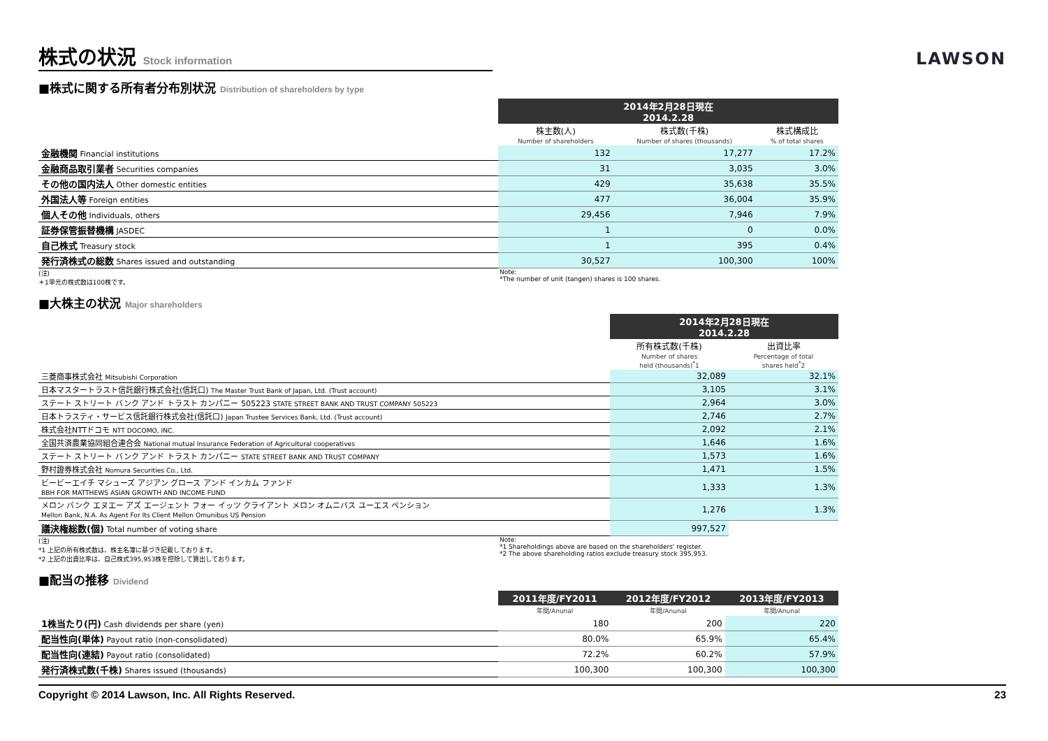株式の状況 Stock information
LAWSON
■株式に関する所有者分布別状況 Distribution of shareholders by type
| | 2014年2月28日現在 2014.2.28 | | |
| | 株主数(人) | 株式数(千株) | 株式構成比 |
| | Number of shareholders | Number of shares (thousands) | % of total shares |
| 金融機関 Financial institutions | 132 | 17,277 | 17.2% |
| 金融商品取引業者 Securities companies | 31 | 3,035 | 3.0% |
| その他の国内法人 Other domestic entities | 429 | 35,638 | 35.5% |
| 外国法人等 Foreign entities | 477 | 36,004 | 35.9% |
| 個人その他 Individuals, others | 29,456 | 7,946 | 7.9% |
| 証券保管振替機構 JASDEC | 1 | 0 | 0.0% |
| 自己株式 Treasury stock | 1 | 395 | 0.4% |
| 発行済株式の総数 Shares issued and outstanding | 30,527 | 100,300 | 100% |
(注)
＊1単元の株式数は100株です。
Note:
*The number of unit (tangen) shares is 100 shares.
■大株主の状況 Major shareholders
| | 2014年2月28日現在 2014.2.28 | |
| | 所有株式数(千株) | 出資比率 |
| | Number of shares held (thousands)<sup>*</sup>1 | Percentage of total shares held<sup>*</sup>2 |
| 三菱商事株式会社 Mitsubishi Corporation | 32,089 | 32.1% |
| 日本マスタートラスト信託銀行株式会社(信託口) The Master Trust Bank of Japan, Ltd. (Trust account) | 3,105 | 3.1% |
| ステート ストリート バンク アンド トラスト カンパニー 505223 STATE STREET BANK AND TRUST COMPANY 505223 | 2,964 | 3.0% |
| 日本トラスティ・サービス信託銀行株式会社(信託口) Japan Trustee Services Bank, Ltd. (Trust account) | 2,746 | 2.7% |
| 株式会社NTTドコモ NTT DOCOMO, INC. | 2,092 | 2.1% |
| 全国共済農業協同組合連合会 National mutual Insurance Federation of Agricultural cooperatives | 1,646 | 1.6% |
| ステート ストリート バンク アンド トラスト カンパニー STATE STREET BANK AND TRUST COMPANY | 1,573 | 1.6% |
| 野村證券株式会社 Nomura Securities Co., Ltd. | 1,471 | 1.5% |
| ビービーエイチ マシューズ アジアン グロース アンド インカム ファンド BBH FOR MATTHEWS ASIAN GROWTH AND INCOME FUND | 1,333 | 1.3% |
| メロン バンク エヌエー アズ エージェント フォー イッツ クライアント メロン オムニバス ユーエス ペンション Mellon Bank, N.A. As Agent For Its Client Mellon Omunibus US Pension | 1,276 | 1.3% |
| 議決権総数(個) Total number of voting share | 997,527 | |
(注)
*1 上記の所有株式数は、株主名簿に基づき記載しております。
*2 上記の出資比率は、自己株式395,953株を控除して算出しております。
Note:
*1 Shareholdings above are based on the shareholders' register.
*2 The above shareholding ratios exclude treasury stock 395,953.
■配当の推移 Dividend
| | 2011年度/FY2011 | 2012年度/FY2012 | 2013年度/FY2013 |
| | 年間/Anunal | 年間/Anunal | 年間/Anunal |
| 1株当たり(円) Cash dividends per share (yen) | 180 | 200 | 220 |
| 配当性向(単体) Payout ratio (non-consolidated) | 80.0% | 65.9% | 65.4% |
| 配当性向(連結) Payout ratio (consolidated) | 72.2% | 60.2% | 57.9% |
| 発行済株式数(千株) Shares issued (thousands) | 100,300 | 100,300 | 100,300 |
Copyright © 2014 Lawson, Inc. All Rights Reserved. 23